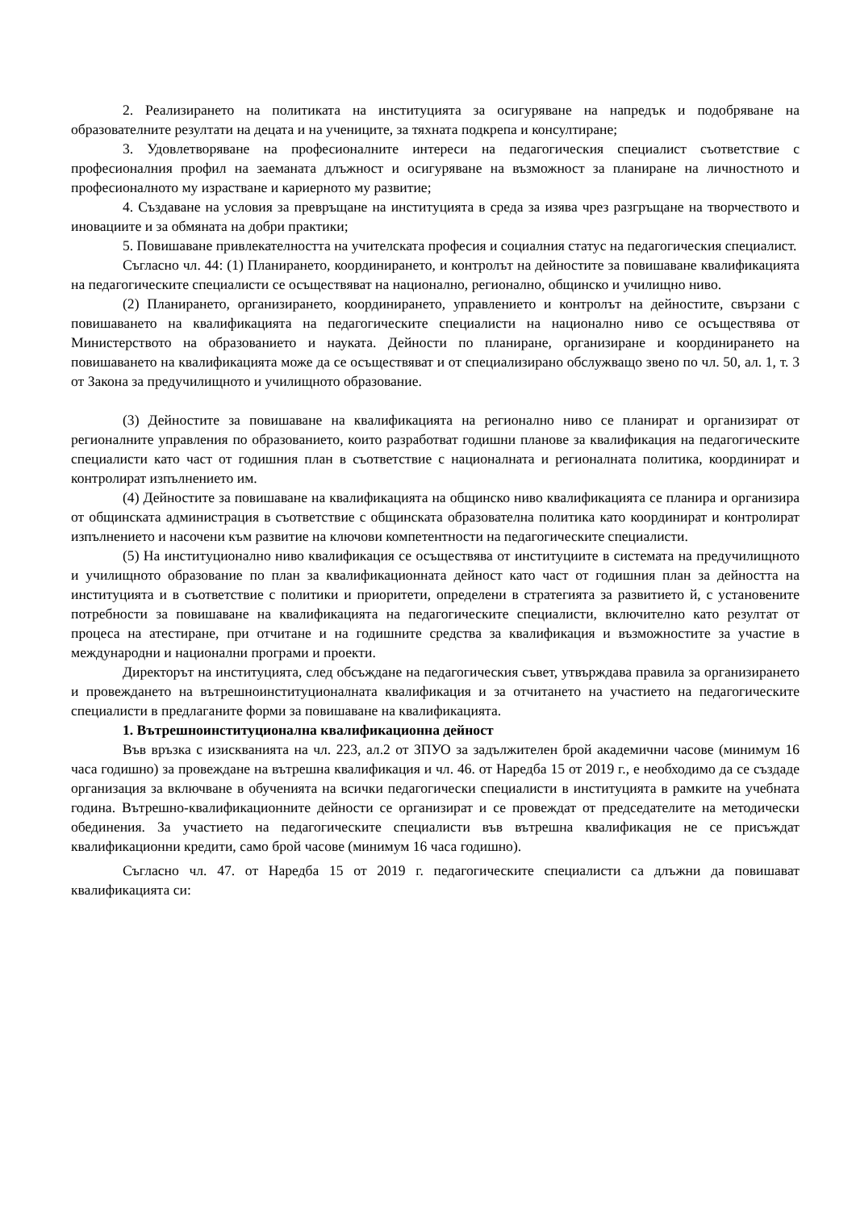2. Реализирането на политиката на институцията за осигуряване на напредък и подобряване на образователните резултати на децата и на учениците, за тяхната подкрепа и консултиране;
3. Удовлетворяване на професионалните интереси на педагогическия специалист съответствие с професионалния профил на заеманата длъжност и осигуряване на възможност за планиране на личностното и професионалното му израстване и кариерното му развитие;
4. Създаване на условия за превръщане на институцията в среда за изява чрез разгръщане на творчеството и иновациите и за обмяната на добри практики;
5. Повишаване привлекателността на учителската професия и социалния статус на педагогическия специалист.
Съгласно чл. 44: (1) Планирането, координирането, и контролът на дейностите за повишаване квалификацията на педагогическите специалисти се осъществяват на национално, регионално, общинско и училищно ниво.
(2) Планирането, организирането, координирането, управлението и контролът на дейностите, свързани с повишаването на квалификацията на педагогическите специалисти на национално ниво се осъществява от Министерството на образованието и науката. Дейности по планиране, организиране и координирането на повишаването на квалификацията може да се осъществяват и от специализирано обслужващо звено по чл. 50, ал. 1, т. 3 от Закона за предучилищното и училищното образование.
(3) Дейностите за повишаване на квалификацията на регионално ниво се планират и организират от регионалните управления по образованието, които разработват годишни планове за квалификация на педагогическите специалисти като част от годишния план в съответствие с националната и регионалната политика, координират и контролират изпълнението им.
(4) Дейностите за повишаване на квалификацията на общинско ниво квалификацията се планира и организира от общинската администрация в съответствие с общинската образователна политика като координират и контролират изпълнението и насочени към развитие на ключови компетентности на педагогическите специалисти.
(5) На институционално ниво квалификация се осъществява от институциите в системата на предучилищното и училищното образование по план за квалификационната дейност като част от годишния план за дейността на институцията и в съответствие с политики и приоритети, определени в стратегията за развитието й, с установените потребности за повишаване на квалификацията на педагогическите специалисти, включително като резултат от процеса на атестиране, при отчитане и на годишните средства за квалификация и възможностите за участие в международни и национални програми и проекти.
Директорът на институцията, след обсъждане на педагогическия съвет, утвърждава правила за организирането и провеждането на вътрешноинституционалната квалификация и за отчитането на участието на педагогическите специалисти в предлаганите форми за повишаване на квалификацията.
1. Вътрешноинституционална квалификационна дейност
Във връзка с изискванията на чл. 223, ал.2 от ЗПУО за задължителен брой академични часове (минимум 16 часа годишно) за провеждане на вътрешна квалификация и чл. 46. от Наредба 15 от 2019 г., е необходимо да се създаде организация за включване в обученията на всички педагогически специалисти в институцията в рамките на учебната година. Вътрешно-квалификационните дейности се организират и се провеждат от председателите на методически обединения. За участието на педагогическите специалисти във вътрешна квалификация не се присъждат квалификационни кредити, само брой часове (минимум 16 часа годишно).
Съгласно чл. 47. от Наредба 15 от 2019 г. педагогическите специалисти са длъжни да повишават квалификацията си: